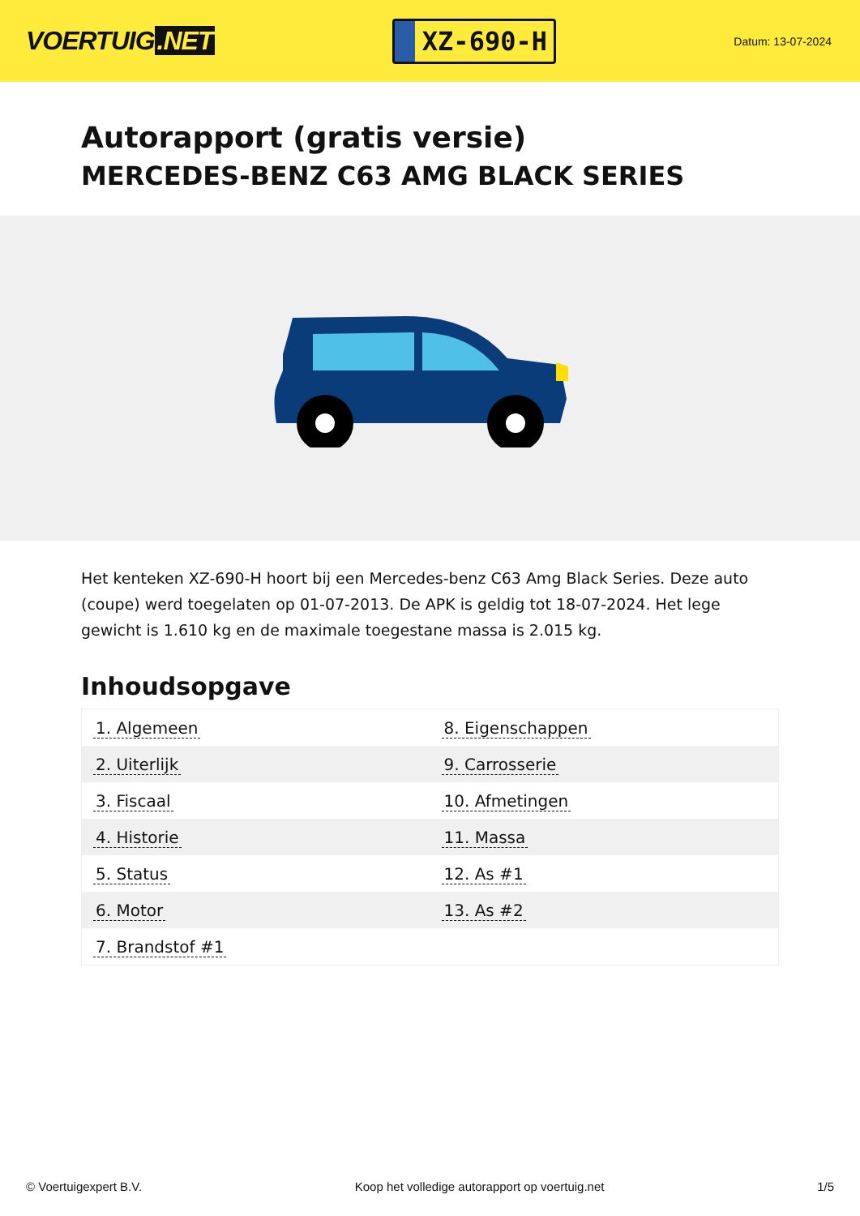VOERTUIG.NET
XZ-690-H
Datum: 13-07-2024
Autorapport (gratis versie)
MERCEDES-BENZ C63 AMG BLACK SERIES
Het kenteken XZ-690-H hoort bij een Mercedes-benz C63 Amg Black Series. Deze auto (coupe) werd toegelaten op 01-07-2013. De APK is geldig tot 18-07-2024. Het lege gewicht is 1.610 kg en de maximale toegestane massa is 2.015 kg.
Inhoudsopgave
| 1. Algemeen | 8. Eigenschappen |
| 2. Uiterlijk | 9. Carrosserie |
| 3. Fiscaal | 10. Afmetingen |
| 4. Historie | 11. Massa |
| 5. Status | 12. As #1 |
| 6. Motor | 13. As #2 |
| 7. Brandstof #1 | |
© Voertuigexpert B.V. Koop het volledige autorapport op voertuig.net 1/5